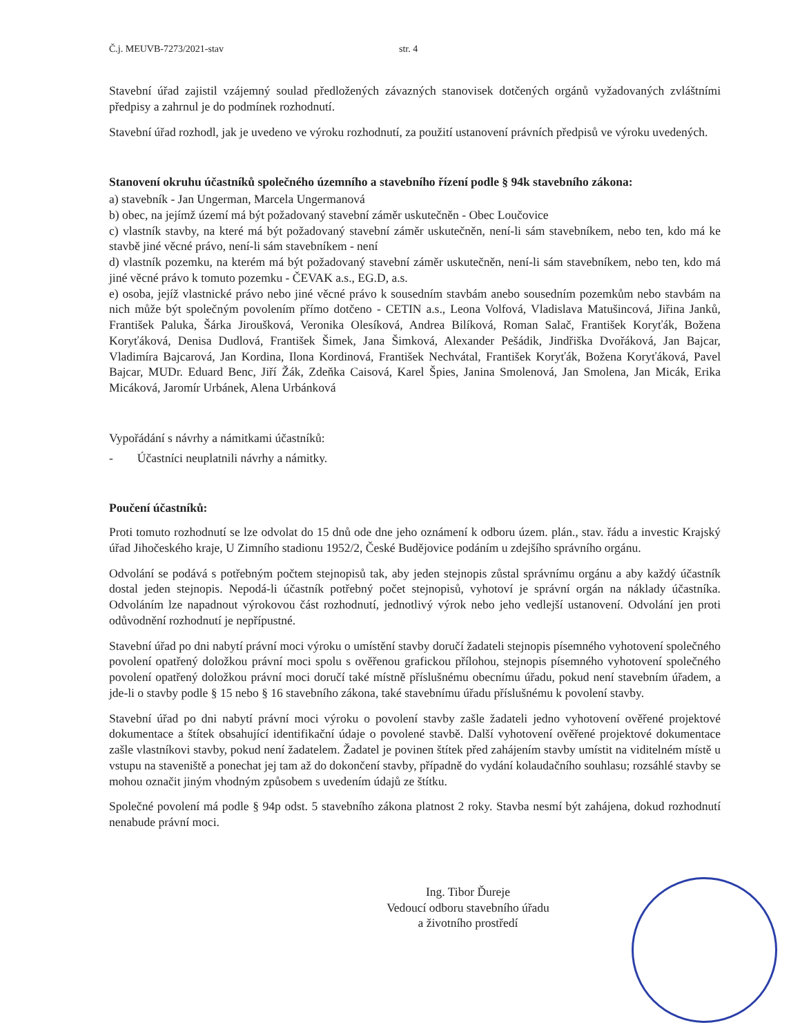Č.j. MEUVB-7273/2021-stav str. 4
Stavební úřad zajistil vzájemný soulad předložených závazných stanovisek dotčených orgánů vyžadovaných zvláštními předpisy a zahrnul je do podmínek rozhodnutí.
Stavební úřad rozhodl, jak je uvedeno ve výroku rozhodnutí, za použití ustanovení právních předpisů ve výroku uvedených.
Stanovení okruhu účastníků společného územního a stavebního řízení podle § 94k stavebního zákona:
a) stavebník - Jan Ungerman, Marcela Ungermanová
b) obec, na jejímž území má být požadovaný stavební záměr uskutečněn - Obec Loučovice
c) vlastník stavby, na které má být požadovaný stavební záměr uskutečněn, není-li sám stavebníkem, nebo ten, kdo má ke stavbě jiné věcné právo, není-li sám stavebníkem - není
d) vlastník pozemku, na kterém má být požadovaný stavební záměr uskutečněn, není-li sám stavebníkem, nebo ten, kdo má jiné věcné právo k tomuto pozemku - ČEVAK a.s., EG.D, a.s.
e) osoba, jejíž vlastnické právo nebo jiné věcné právo k sousedním stavbám anebo sousedním pozemkům nebo stavbám na nich může být společným povolením přímo dotčeno - CETIN a.s., Leona Volfová, Vladislava Matušincová, Jiřina Janků, František Paluka, Šárka Jiroušková, Veronika Olesíková, Andrea Bilíková, Roman Salač, František Koryťák, Božena Koryťáková, Denisa Dudlová, František Šimek, Jana Šimková, Alexander Pešádik, Jindřiška Dvořáková, Jan Bajcar, Vladimíra Bajcarová, Jan Kordina, Ilona Kordinová, František Nechvátal, František Koryťák, Božena Koryťáková, Pavel Bajcar, MUDr. Eduard Benc, Jiří Žák, Zdeňka Caisová, Karel Špies, Janina Smolenová, Jan Smolena, Jan Micák, Erika Micáková, Jaromír Urbánek, Alena Urbánková
Vypořádání s návrhy a námitkami účastníků:
- Účastníci neuplatnili návrhy a námitky.
Poučení účastníků:
Proti tomuto rozhodnutí se lze odvolat do 15 dnů ode dne jeho oznámení k odboru územ. plán., stav. řádu a investic Krajský úřad Jihočeského kraje, U Zimního stadionu 1952/2, České Budějovice podáním u zdejšího správního orgánu.
Odvolání se podává s potřebným počtem stejnopisů tak, aby jeden stejnopis zůstal správnímu orgánu a aby každý účastník dostal jeden stejnopis. Nepodá-li účastník potřebný počet stejnopisů, vyhotoví je správní orgán na náklady účastníka. Odvoláním lze napadnout výrokovou část rozhodnutí, jednotlivý výrok nebo jeho vedlejší ustanovení. Odvolání jen proti odůvodnění rozhodnutí je nepřípustné.
Stavební úřad po dni nabytí právní moci výroku o umístění stavby doručí žadateli stejnopis písemného vyhotovení společného povolení opatřený doložkou právní moci spolu s ověřenou grafickou přílohou, stejnopis písemného vyhotovení společného povolení opatřený doložkou právní moci doručí také místně příslušnému obecnímu úřadu, pokud není stavebním úřadem, a jde-li o stavby podle § 15 nebo § 16 stavebního zákona, také stavebnímu úřadu příslušnému k povolení stavby.
Stavební úřad po dni nabytí právní moci výroku o povolení stavby zašle žadateli jedno vyhotovení ověřené projektové dokumentace a štítek obsahující identifikační údaje o povolené stavbě. Další vyhotovení ověřené projektové dokumentace zašle vlastníkovi stavby, pokud není žadatelem. Žadatel je povinen štítek před zahájením stavby umístit na viditelném místě u vstupu na staveniště a ponechat jej tam až do dokončení stavby, případně do vydání kolaudačního souhlasu; rozsáhlé stavby se mohou označit jiným vhodným způsobem s uvedením údajů ze štítku.
Společné povolení má podle § 94p odst. 5 stavebního zákona platnost 2 roky. Stavba nesmí být zahájena, dokud rozhodnutí nenabude právní moci.
Ing. Tibor Ďureje
Vedoucí odboru stavebního úřadu
a životního prostředí